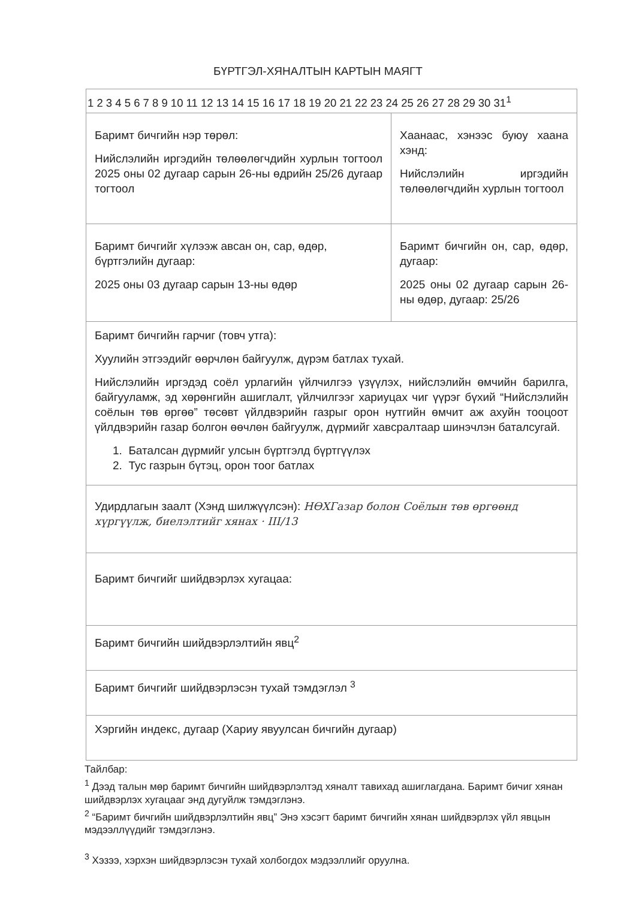БҮРТГЭЛ-ХЯНАЛТЫН КАРТЫН МАЯГТ
| 1 2 3 4 5 6 7 8 9 10 11 12 13 14 15 16 17 18 19 20 21 22 23 24 25 26 27 28 29 30 31<sup>1</sup> | |
| Баримт бичгийн нэр төрөл: Нийслэлийн иргэдийн төлөөлөгчдийн хурлын тогтоол 2025 оны 02 дугаар сарын 26-ны өдрийн 25/26 дугаар тогтоол | Хаанаас, хэнээс буюу хаана хэнд: Нийслэлийн иргэдийн төлөөлөгчдийн хурлын тогтоол |
| Баримт бичгийг хүлээж авсан он, сар, өдөр, бүртгэлийн дугаар: 2025 оны 03 дугаар сарын 13-ны өдөр | Баримт бичгийн он, сар, өдөр, дугаар: 2025 оны 02 дугаар сарын 26-ны өдөр, дугаар: 25/26 |
| Баримт бичгийн гарчиг (товч утга): Хуулийн этгээдийг өөрчлөн байгуулж, дүрэм батлах тухай. Нийслэлийн иргэдэд соёл урлагийн үйлчилгээ үзүүлэх, нийслэлийн өмчийн барилга, байгууламж, эд хөрөнгийн ашиглалт, үйлчилгээг хариуцах чиг үүрэг бүхий “Нийслэлийн соёлын төв өргөө” төсөвт үйлдвэрийн газрыг орон нутгийн өмчит аж ахуйн тооцоот үйлдвэрийн газар болгон өөчлөн байгуулж, дүрмийг хавсралтаар шинэчлэн баталсугай. 1. Баталсан дүрмийг улсын бүртгэлд бүртгүүлэх 2. Тус газрын бүтэц, орон тоог батлах | |
| Удирдлагын заалт (Хэнд шилжүүлсэн): НӨХГазар болон Соёлын төв өргөөнд хүргүүлж, биелэлтийг хянах · III/13 | |
| Баримт бичгийг шийдвэрлэх хугацаа: | |
| Баримт бичгийн шийдвэрлэлтийн явц<sup>2</sup> | |
| Баримт бичгийг шийдвэрлэсэн тухай тэмдэглэл <sup>3</sup> | |
| Хэргийн индекс, дугаар (Хариу явуулсан бичгийн дугаар) | |
Тайлбар:
<sup>1</sup> Дээд талын мөр баримт бичгийн шийдвэрлэлтэд хяналт тавихад ашиглагдана. Баримт бичиг хянан шийдвэрлэх хугацааг энд дугуйлж тэмдэглэнэ.
<sup>2</sup> “Баримт бичгийн шийдвэрлэлтийн явц” Энэ хэсэгт баримт бичгийн хянан шийдвэрлэх үйл явцын мэдээллүүдийг тэмдэглэнэ.
<sup>3</sup> Хэзээ, хэрхэн шийдвэрлэсэн тухай холбогдох мэдээллийг оруулна.